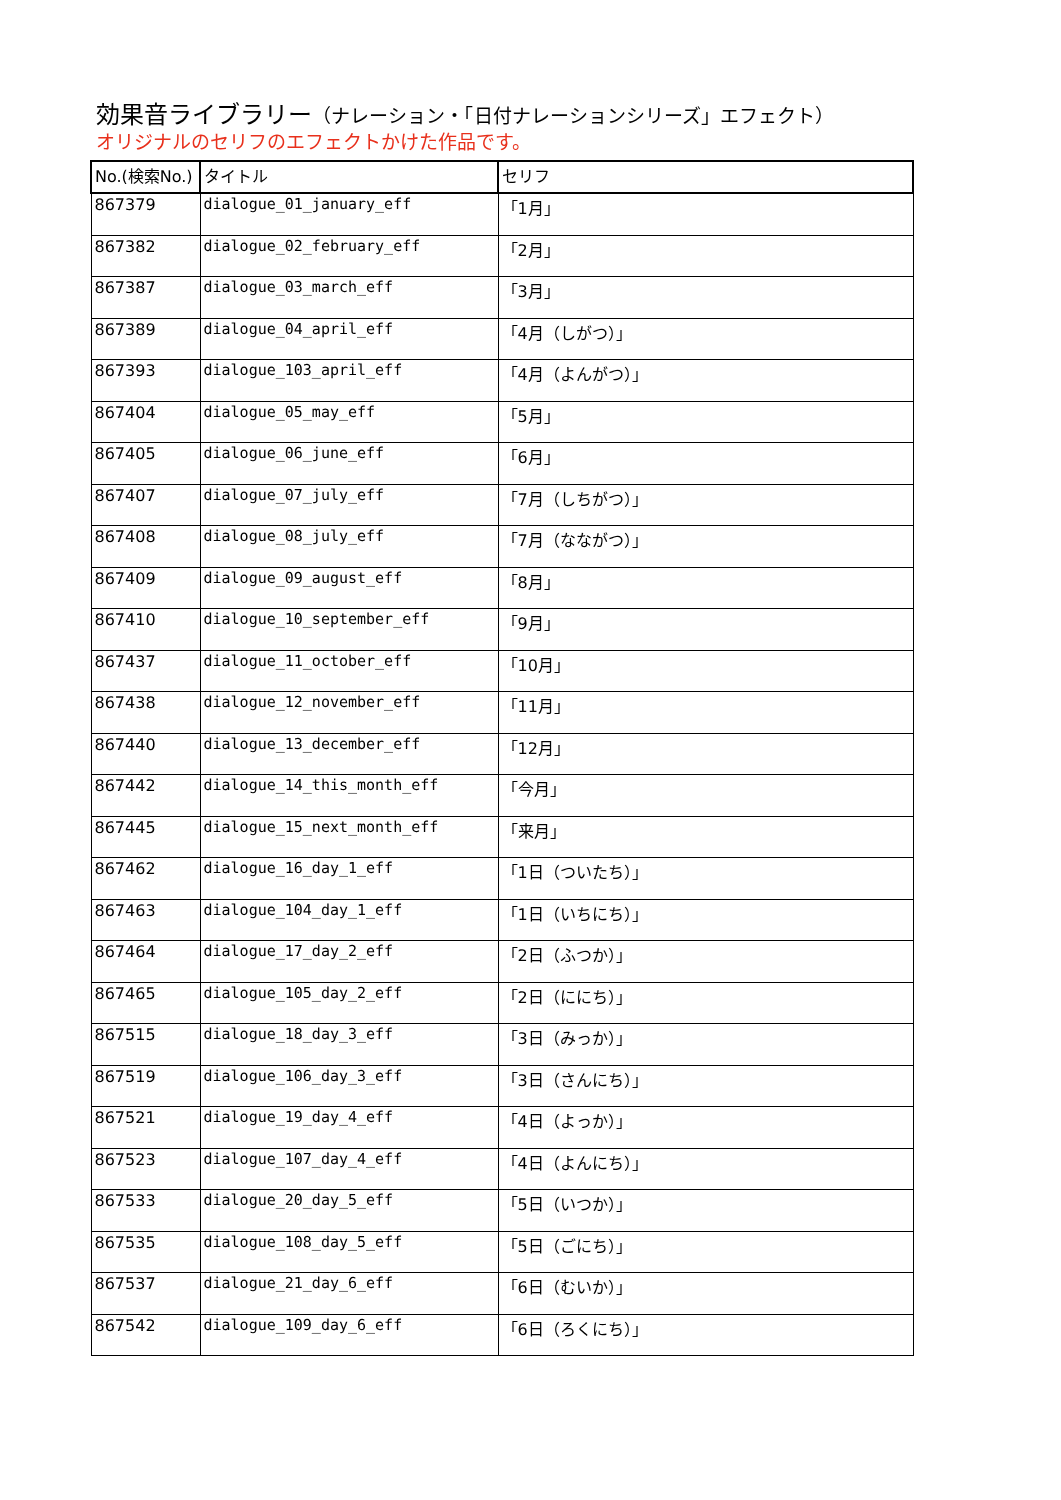効果音ライブラリー（ナレーション・「日付ナレーションシリーズ」エフェクト）
オリジナルのセリフのエフェクトかけた作品です。
| No.(検索No.) | タイトル | セリフ |
| --- | --- | --- |
| 867379 | dialogue_01_january_eff | 「1月」 |
| 867382 | dialogue_02_february_eff | 「2月」 |
| 867387 | dialogue_03_march_eff | 「3月」 |
| 867389 | dialogue_04_april_eff | 「4月（しがつ）」 |
| 867393 | dialogue_103_april_eff | 「4月（よんがつ）」 |
| 867404 | dialogue_05_may_eff | 「5月」 |
| 867405 | dialogue_06_june_eff | 「6月」 |
| 867407 | dialogue_07_july_eff | 「7月（しちがつ）」 |
| 867408 | dialogue_08_july_eff | 「7月（なながつ）」 |
| 867409 | dialogue_09_august_eff | 「8月」 |
| 867410 | dialogue_10_september_eff | 「9月」 |
| 867437 | dialogue_11_october_eff | 「10月」 |
| 867438 | dialogue_12_november_eff | 「11月」 |
| 867440 | dialogue_13_december_eff | 「12月」 |
| 867442 | dialogue_14_this_month_eff | 「今月」 |
| 867445 | dialogue_15_next_month_eff | 「来月」 |
| 867462 | dialogue_16_day_1_eff | 「1日（ついたち）」 |
| 867463 | dialogue_104_day_1_eff | 「1日（いちにち）」 |
| 867464 | dialogue_17_day_2_eff | 「2日（ふつか）」 |
| 867465 | dialogue_105_day_2_eff | 「2日（ににち）」 |
| 867515 | dialogue_18_day_3_eff | 「3日（みっか）」 |
| 867519 | dialogue_106_day_3_eff | 「3日（さんにち）」 |
| 867521 | dialogue_19_day_4_eff | 「4日（よっか）」 |
| 867523 | dialogue_107_day_4_eff | 「4日（よんにち）」 |
| 867533 | dialogue_20_day_5_eff | 「5日（いつか）」 |
| 867535 | dialogue_108_day_5_eff | 「5日（ごにち）」 |
| 867537 | dialogue_21_day_6_eff | 「6日（むいか）」 |
| 867542 | dialogue_109_day_6_eff | 「6日（ろくにち）」 |